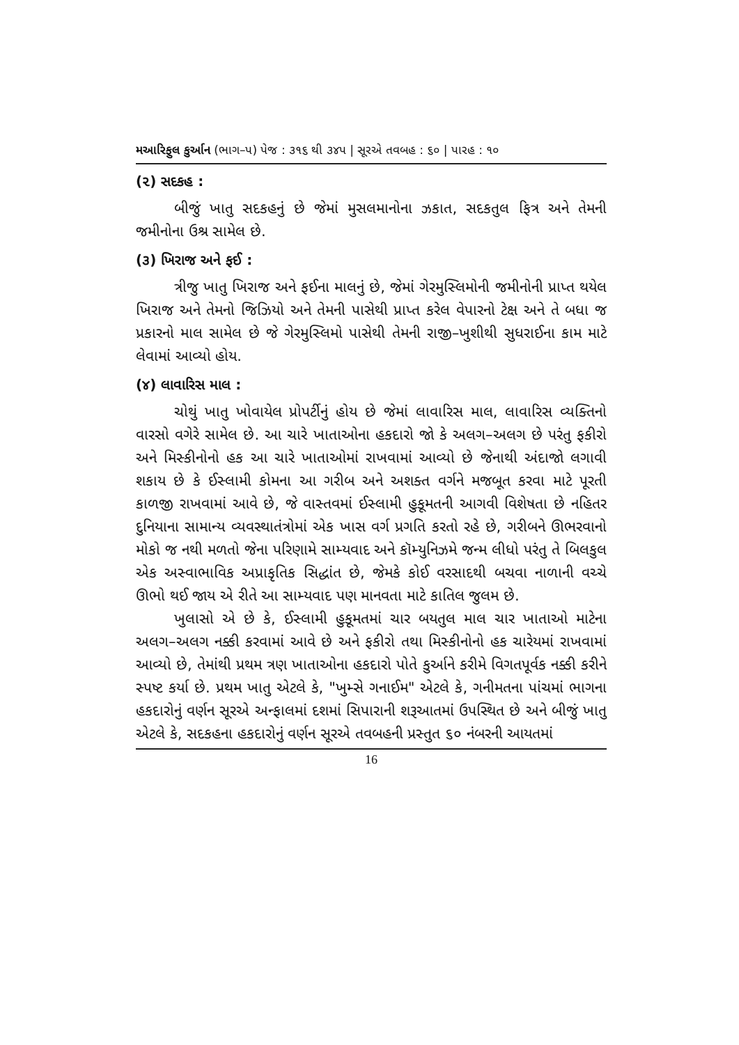મઆરિફુલ કુર્આન (ભાગ–પ) પેજ : ૩૧૬ થી ૩૪પ | સૂરએ તવબહ : ૬૦ | પારહ : ૧૦
(૨) સદકહ :
બીજું ખાતુ સદકહનું છે જેમાં મુસલમાનોના ઝકાત, સદકતુલ ફિત્ર અને તેમની જમીનોના ઉશ્ર સામેલ છે.
(૩) ખિરાજ અને ફઈ :
ત્રીજુ ખાતુ ખિરાજ અને ફઈના માલનું છે, જેમાં ગેરમુસ્લિમોની જમીનોની પ્રાપ્ત થયેલ ખિરાજ અને તેમનો જિઝિયો અને તેમની પાસેથી પ્રાપ્ત કરેલ વેપારનો ટેક્ષ અને તે બધા જ પ્રકારનો માલ સામેલ છે જે ગેરમુસ્લિમો પાસેથી તેમની રાજી–ખુશીથી સુધરાઈના કામ માટે લેવામાં આવ્યો હોય.
(૪) લાવારિસ માલ :
ચોથું ખાતુ ખોવાયેલ પ્રોપર્ટીનું હોય છે જેમાં લાવારિસ માલ, લાવારિસ વ્યક્તિનો વારસો વગેરે સામેલ છે. આ ચારે ખાતાઓના હકદારો જો કે અલગ–અલગ છે પરંતુ ફકીરો અને મિસ્કીનોનો હક આ ચારે ખાતાઓમાં રાખવામાં આવ્યો છે જેનાથી અંદાજો લગાવી શકાય છે કે ઈસ્લામી કોમના આ ગરીબ અને અશક્ત વર્ગને મજબૂત કરવા માટે પૂરતી કાળજી રાખવામાં આવે છે, જે વાસ્તવમાં ઈસ્લામી હુકૂમતની આગવી વિશેષતા છે નહિતર દુનિયાના સામાન્ય વ્યવસ્થાતંત્રોમાં એક ખાસ વર્ગ પ્રગતિ કરતો રહે છે, ગરીબને ઊભરવાનો મોકો જ નથી મળતો જેના પરિણામે સામ્યવાદ અને કૉમ્યુનિઝમે જન્મ લીધો પરંતુ તે બિલકુલ એક અસ્વાભાવિક અપ્રાકૃતિક સિદ્ધાંત છે, જેમકે કોઈ વરસાદથી બચવા નાળાની વચ્ચે ઊભો થઈ જાય એ રીતે આ સામ્યવાદ પણ માનવતા માટે કાતિલ જુલમ છે.
ખુલાસો એ છે કે, ઈસ્લામી હુકૂમતમાં ચાર બયતુલ માલ ચાર ખાતાઓ માટેના અલગ–અલગ નક્કી કરવામાં આવે છે અને ફકીરો તથા મિસ્કીનોનો હક ચારેયમાં રાખવામાં આવ્યો છે, તેમાંથી પ્રથમ ત્રણ ખાતાઓના હકદારો પોતે કુર્આને કરીમે વિગતપૂર્વક નક્કી કરીને સ્પષ્ટ કર્યા છે. પ્રથમ ખાતુ એટલે કે, "ખુમ્સે ગનાઈમ" એટલે કે, ગનીમતના પાંચમાં ભાગના હકદારોનું વર્ણન સૂરએ અન્ફાલમાં દશમાં સિપારાની શરૂઆતમાં ઉપસ્થિત છે અને બીજું ખાતુ એટલે કે, સદકહના હકદારોનું વર્ણન સૂરએ તવબહની પ્રસ્તુત ૬૦ નંબરની આયતમાં
16